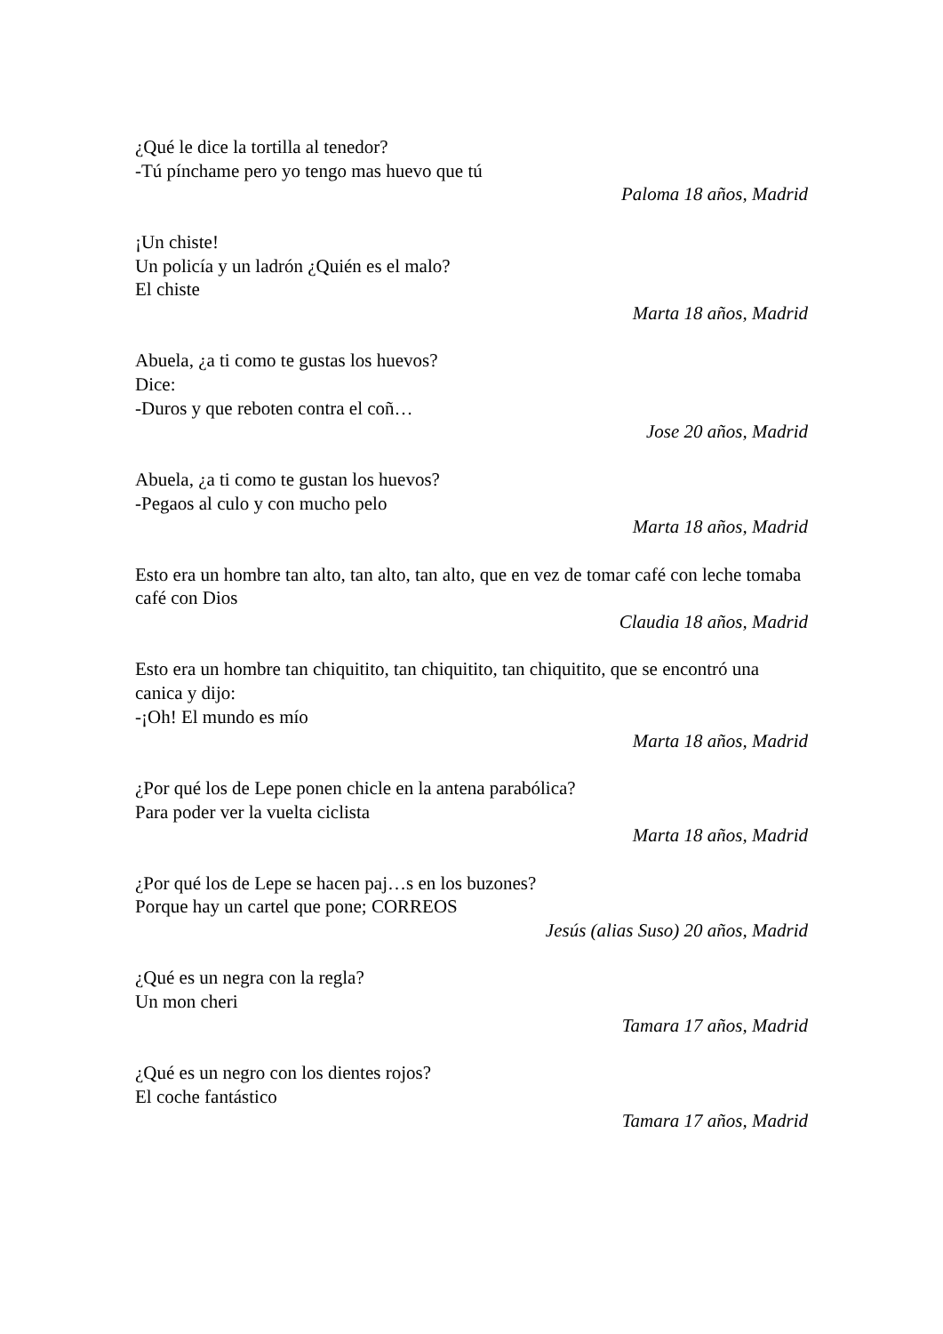¿Qué le dice la tortilla al tenedor?
-Tú pínchame pero yo tengo mas huevo que tú
Paloma 18 años, Madrid
¡Un chiste!
Un policía y un ladrón ¿Quién es el malo?
El chiste
Marta 18 años, Madrid
Abuela, ¿a ti como te gustas los huevos?
Dice:
-Duros y que reboten contra el coñ…
Jose 20 años, Madrid
Abuela, ¿a ti como te gustan los huevos?
-Pegaos al culo y con mucho pelo
Marta 18 años, Madrid
Esto era un hombre tan alto, tan alto, tan alto, que en vez de tomar café con leche tomaba café con Dios
Claudia 18 años, Madrid
Esto era un hombre tan chiquitito, tan chiquitito, tan chiquitito, que se encontró una canica y dijo:
-¡Oh! El mundo es mío
Marta 18 años, Madrid
¿Por qué los de Lepe ponen chicle en la antena parabólica?
Para poder ver la vuelta ciclista
Marta 18 años, Madrid
¿Por qué los de Lepe se hacen paj…s en los buzones?
Porque hay un cartel que pone; CORREOS
Jesús (alias Suso) 20 años, Madrid
¿Qué es un negra con la regla?
Un mon cheri
Tamara 17 años, Madrid
¿Qué es un negro con los dientes rojos?
El coche fantástico
Tamara 17 años, Madrid